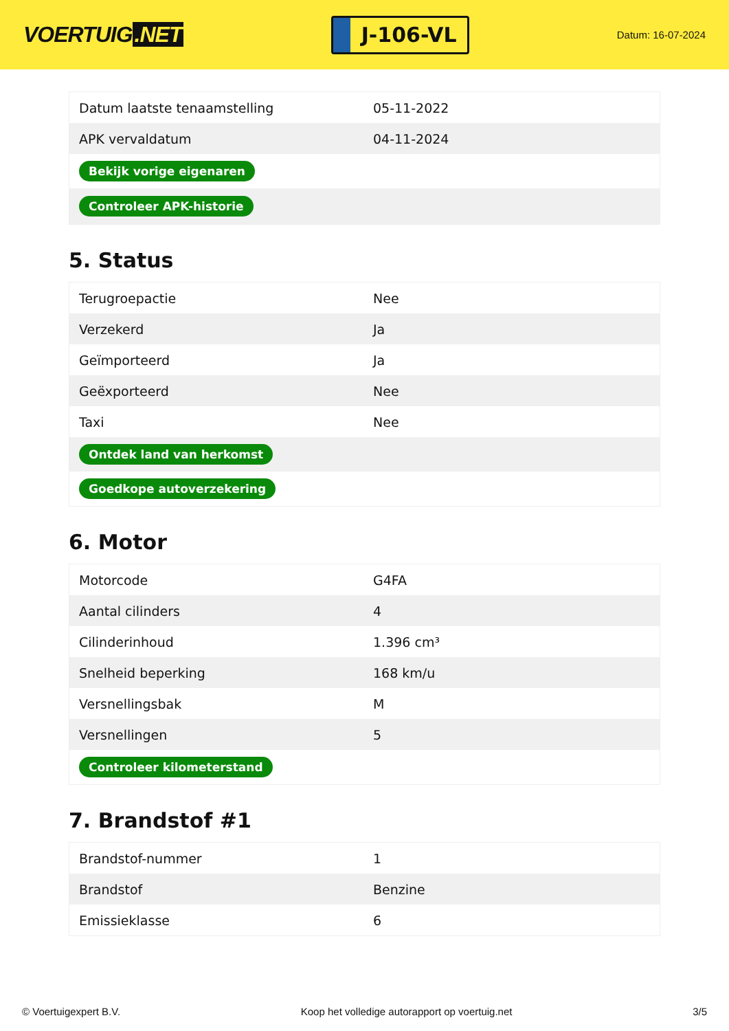VOERTUIG.NET
J-106-VL
Datum: 16-07-2024
| Datum laatste tenaamstelling | 05-11-2022 |
| APK vervaldatum | 04-11-2024 |
| Bekijk vorige eigenaren | |
| Controleer APK-historie | |
5. Status
| Terugroepactie | Nee |
| Verzekerd | Ja |
| Geïmporteerd | Ja |
| Geëxporteerd | Nee |
| Taxi | Nee |
| Ontdek land van herkomst | |
| Goedkope autoverzekering | |
6. Motor
| Motorcode | G4FA |
| Aantal cilinders | 4 |
| Cilinderinhoud | 1.396 cm³ |
| Snelheid beperking | 168 km/u |
| Versnellingsbak | M |
| Versnellingen | 5 |
| Controleer kilometerstand | |
7. Brandstof #1
| Brandstof-nummer | 1 |
| Brandstof | Benzine |
| Emissieklasse | 6 |
© Voertuigexpert B.V. Koop het volledige autorapport op voertuig.net 3/5